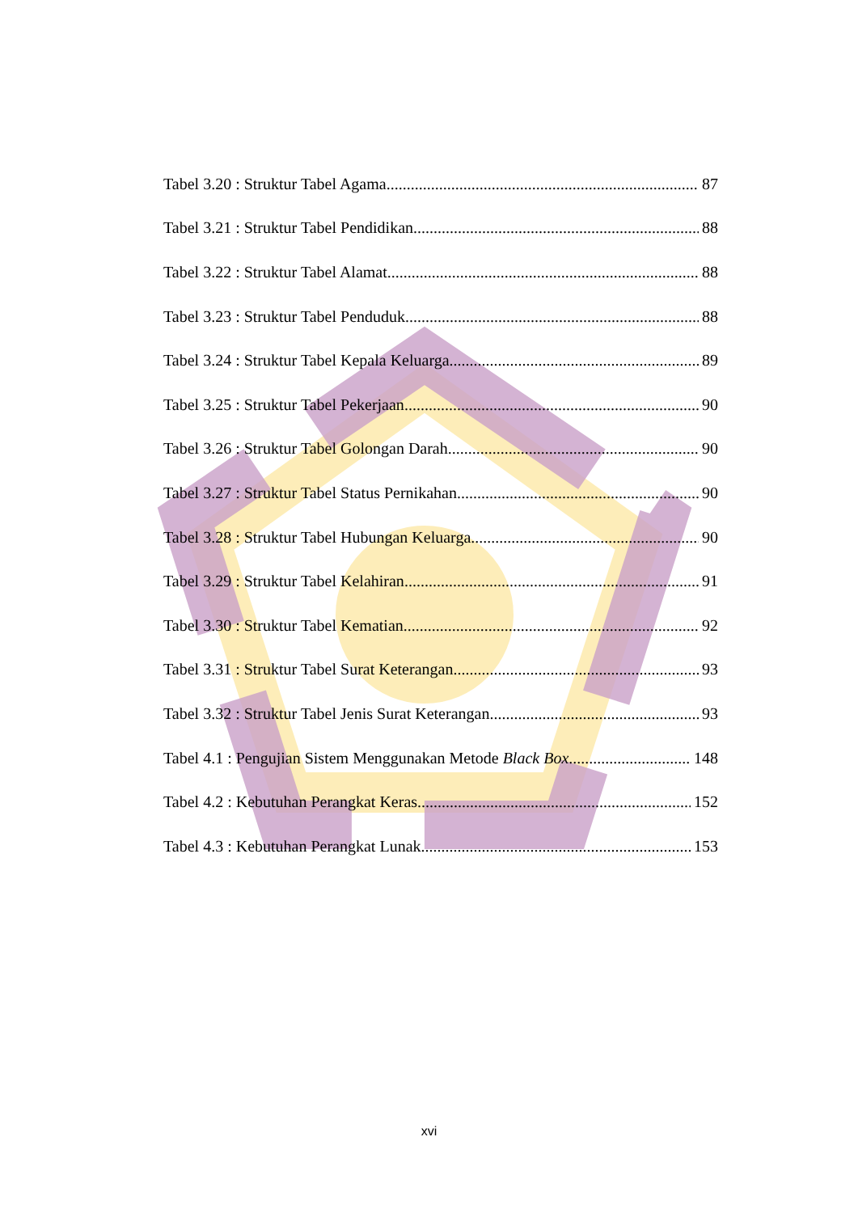Tabel 3.20 : Struktur Tabel Agama 87
Tabel 3.21 : Struktur Tabel Pendidikan 88
Tabel 3.22 : Struktur Tabel Alamat 88
Tabel 3.23 : Struktur Tabel Penduduk 88
Tabel 3.24 : Struktur Tabel Kepala Keluarga 89
Tabel 3.25 : Struktur Tabel Pekerjaan 90
Tabel 3.26 : Struktur Tabel Golongan Darah 90
Tabel 3.27 : Struktur Tabel Status Pernikahan 90
Tabel 3.28 : Struktur Tabel Hubungan Keluarga 90
Tabel 3.29 : Struktur Tabel Kelahiran 91
Tabel 3.30 : Struktur Tabel Kematian 92
Tabel 3.31 : Struktur Tabel Surat Keterangan 93
Tabel 3.32 : Struktur Tabel Jenis Surat Keterangan 93
Tabel 4.1 : Pengujian Sistem Menggunakan Metode Black Box 148
Tabel 4.2 : Kebutuhan Perangkat Keras 152
Tabel 4.3 : Kebutuhan Perangkat Lunak 153
xvi